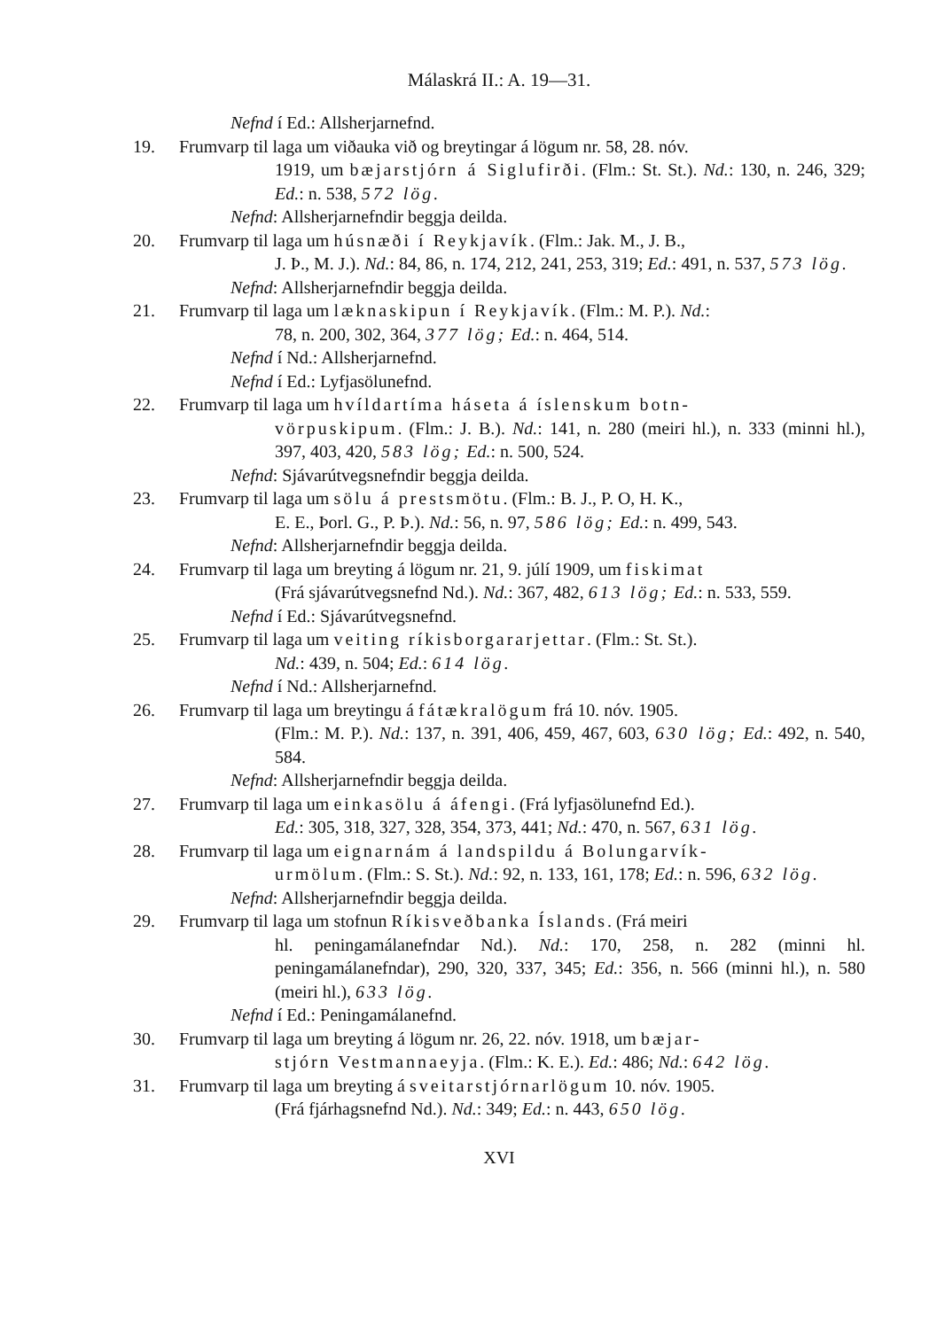Málaskrá II.: A. 19—31.
Nefnd í Ed.: Allsherjarnefnd.
19. Frumvarp til laga um viðauka við og breytingar á lögum nr. 58, 28. nóv.
1919, um bæjarstjórn á Siglufirði. (Flm.: St. St.). Nd.: 130, n. 246, 329; Ed.: n. 538, 572 lög.
Nefnd: Allsherjarnefndir beggja deilda.
20. Frumvarp til laga um húsnæði í Reykjavík. (Flm.: Jak. M., J. B.,
J. Þ., M. J.). Nd.: 84, 86, n. 174, 212, 241, 253, 319; Ed.: 491, n. 537, 573 lög.
Nefnd: Allsherjarnefndir beggja deilda.
21. Frumvarp til laga um læknaskipun í Reykjavík. (Flm.: M. P.). Nd.:
78, n. 200, 302, 364, 377 lög; Ed.: n. 464, 514.
Nefnd í Nd.: Allsherjarnefnd.
Nefnd í Ed.: Lyfjasölunefnd.
22. Frumvarp til laga um hvíldartíma háseta á íslenskum botn-
vörpuskipum. (Flm.: J. B.). Nd.: 141, n. 280 (meiri hl.), n. 333 (minni hl.), 397, 403, 420, 583 lög; Ed.: n. 500, 524.
Nefnd: Sjávarútvegsnefndir beggja deilda.
23. Frumvarp til laga um sölu á prestsmötu. (Flm.: B. J., P. O, H. K.,
E. E., Þorl. G., P. Þ.). Nd.: 56, n. 97, 586 lög; Ed.: n. 499, 543.
Nefnd: Allsherjarnefndir beggja deilda.
24. Frumvarp til laga um breyting á lögum nr. 21, 9. júlí 1909, um fiskimat
(Frá sjávarútvegsnefnd Nd.). Nd.: 367, 482, 613 lög; Ed.: n. 533, 559.
Nefnd í Ed.: Sjávarútvegsnefnd.
25. Frumvarp til laga um veiting ríkisborgararjettar. (Flm.: St. St.).
Nd.: 439, n. 504; Ed.: 614 lög.
Nefnd í Nd.: Allsherjarnefnd.
26. Frumvarp til laga um breytingu á fátækralögum frá 10. nóv. 1905.
(Flm.: M. P.). Nd.: 137, n. 391, 406, 459, 467, 603, 630 lög; Ed.: 492, n. 540, 584.
Nefnd: Allsherjarnefndir beggja deilda.
27. Frumvarp til laga um einkasölu á áfengi. (Frá lyfjasölunefnd Ed.).
Ed.: 305, 318, 327, 328, 354, 373, 441; Nd.: 470, n. 567, 631 lög.
28. Frumvarp til laga um eignarnám á landspildu á Bolungarvík-
urmölum. (Flm.: S. St.). Nd.: 92, n. 133, 161, 178; Ed.: n. 596, 632 lög.
Nefnd: Allsherjarnefndir beggja deilda.
29. Frumvarp til laga um stofnun Ríkisveðbanka Íslands. (Frá meiri
hl. peningamálanefndar Nd.). Nd.: 170, 258, n. 282 (minni hl. peningamálanefndar), 290, 320, 337, 345; Ed.: 356, n. 566 (minni hl.), n. 580 (meiri hl.), 633 lög.
Nefnd í Ed.: Peningamálanefnd.
30. Frumvarp til laga um breyting á lögum nr. 26, 22. nóv. 1918, um bæjar-
stjórn Vestmannaeyja. (Flm.: K. E.). Ed.: 486; Nd.: 642 lög.
31. Frumvarp til laga um breyting á sveitarstjórnarlögum 10. nóv. 1905.
(Frá fjárhagsnefnd Nd.). Nd.: 349; Ed.: n. 443, 650 lög.
XVI